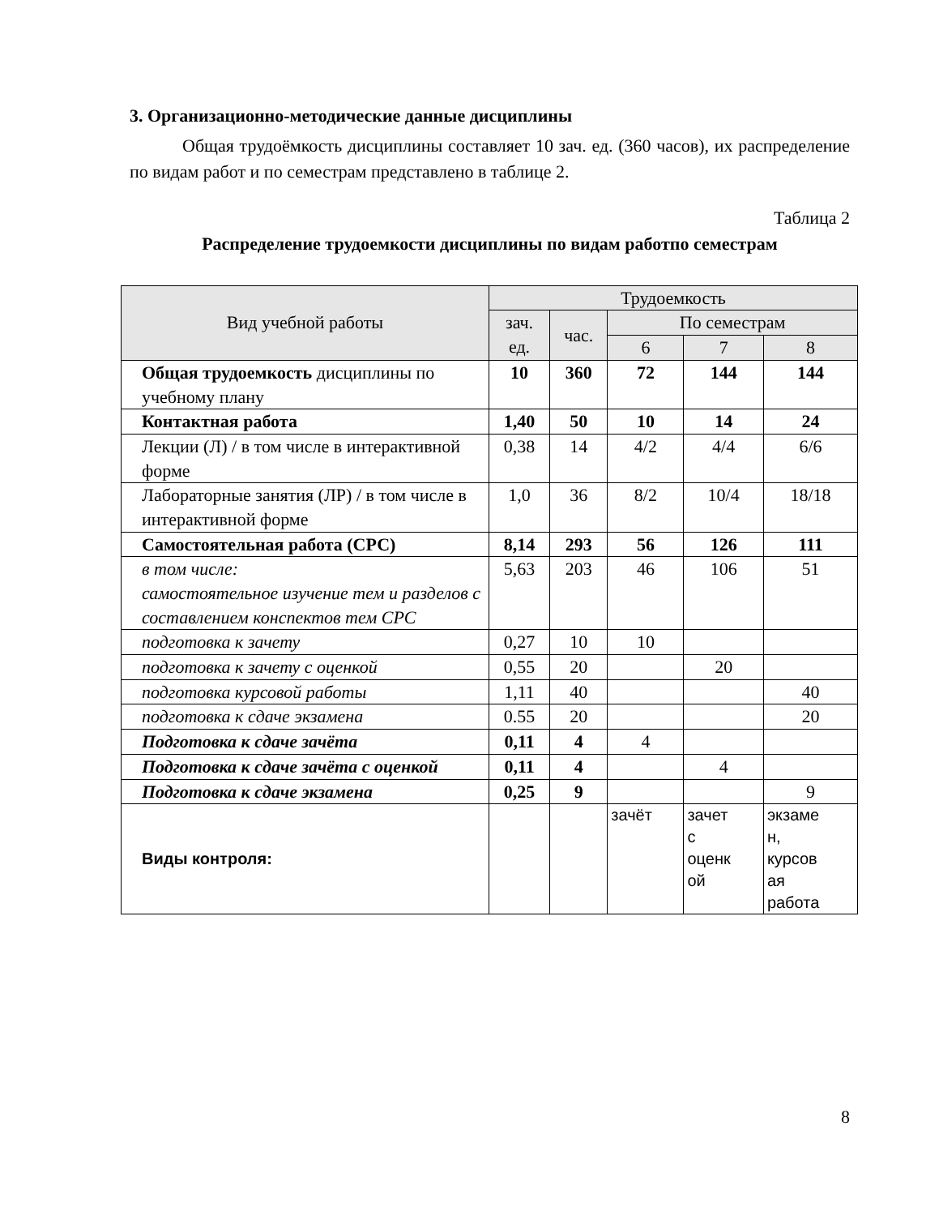3. Организационно-методические данные дисциплины
Общая трудоёмкость дисциплины составляет 10 зач. ед. (360 часов), их распределение по видам работ и по семестрам представлено в таблице 2.
Таблица 2
Распределение трудоемкости дисциплины по видам работпо семестрам
| Вид учебной работы | Трудоемкость | | | | |
| --- | --- | --- | --- | --- | --- |
| | зач. ед. | час. | По семестрам | | |
| | | | 6 | 7 | 8 |
| Общая трудоемкость дисциплины по учебному плану | 10 | 360 | 72 | 144 | 144 |
| Контактная работа | 1,40 | 50 | 10 | 14 | 24 |
| Лекции (Л) / в том числе в интерактивной форме | 0,38 | 14 | 4/2 | 4/4 | 6/6 |
| Лабораторные занятия (ЛР) / в том числе в интерактивной форме | 1,0 | 36 | 8/2 | 10/4 | 18/18 |
| Самостоятельная работа (СРС) | 8,14 | 293 | 56 | 126 | 111 |
| в том числе: самостоятельное изучение тем и разделов с составлением конспектов тем СРС | 5,63 | 203 | 46 | 106 | 51 |
| подготовка к зачету | 0,27 | 10 | 10 | | |
| подготовка к зачету с оценкой | 0,55 | 20 | | 20 | |
| подготовка курсовой работы | 1,11 | 40 | | | 40 |
| подготовка к сдаче экзамена | 0.55 | 20 | | | 20 |
| Подготовка к сдаче зачёта | 0,11 | 4 | 4 | | |
| Подготовка к сдаче зачёта с оценкой | 0,11 | 4 | | 4 | |
| Подготовка к сдаче экзамена | 0,25 | 9 | | | 9 |
| Виды контроля: | | | зачёт | зачет с оценк ой | экзаме н, курсов ая работа |
8